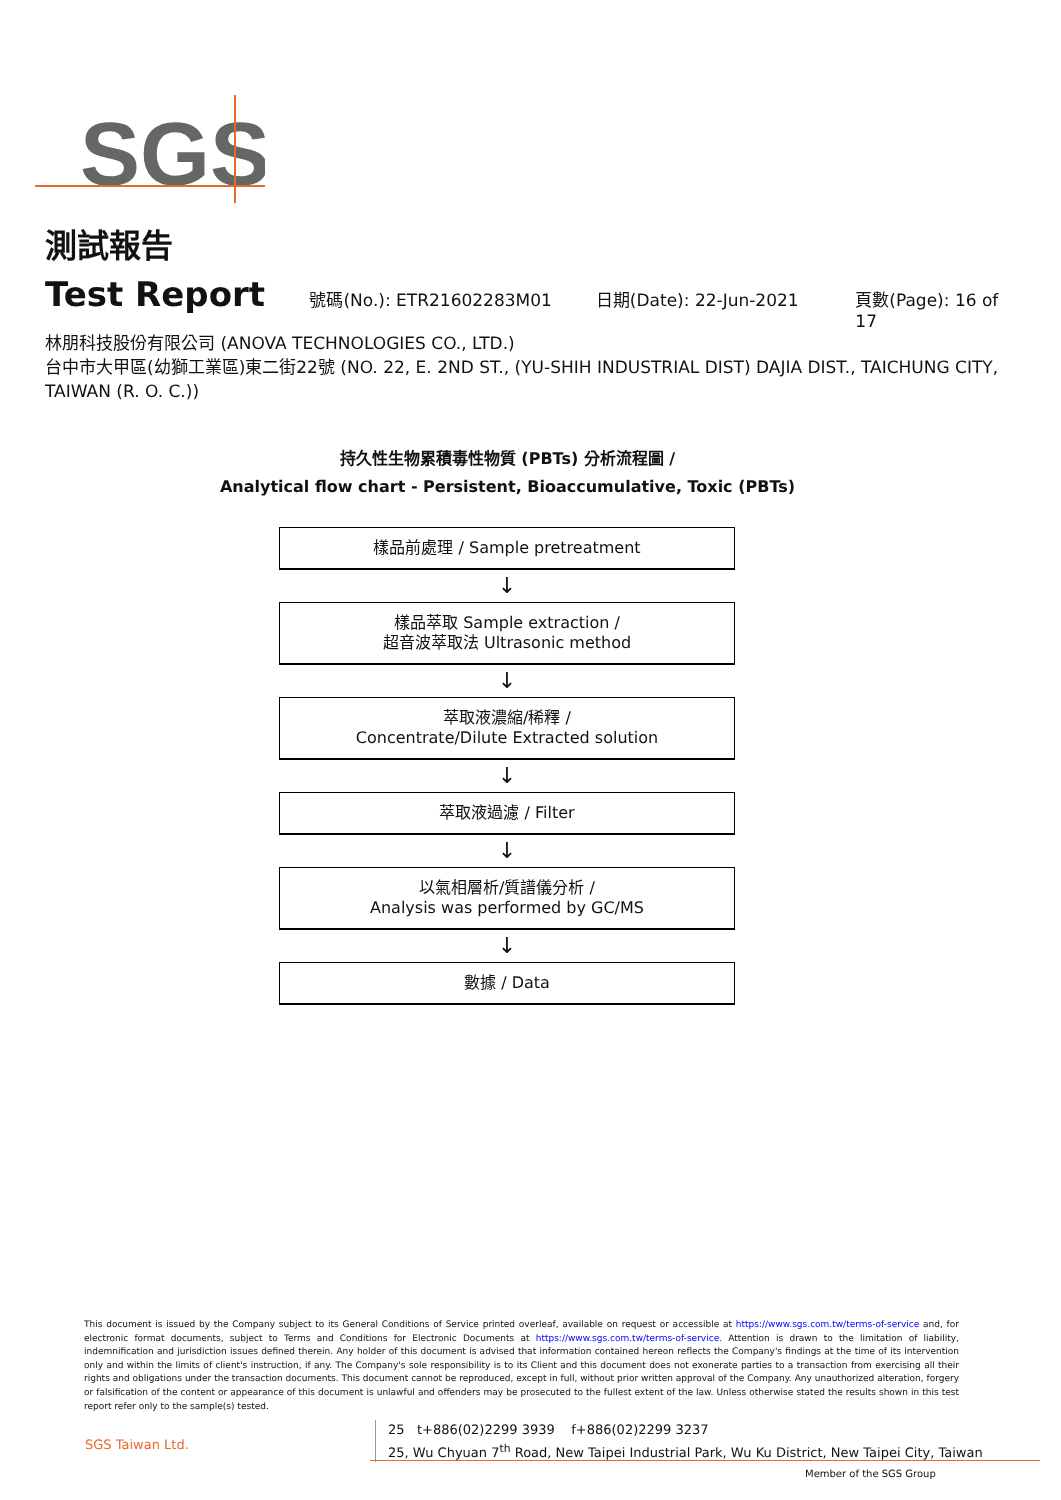SGS
測試報告
Test Report
號碼(No.): ETR21602283M01 日期(Date): 22-Jun-2021 頁數(Page): 16 of 17
林朋科技股份有限公司 (ANOVA TECHNOLOGIES CO., LTD.)
台中市大甲區(幼獅工業區)東二街22號 (NO. 22, E. 2ND ST., (YU-SHIH INDUSTRIAL DIST) DAJIA DIST., TAICHUNG CITY, TAIWAN (R. O. C.))
持久性生物累積毒性物質 (PBTs) 分析流程圖 /
Analytical flow chart - Persistent, Bioaccumulative, Toxic (PBTs)
樣品前處理 / Sample pretreatment
↓
樣品萃取 Sample extraction /
超音波萃取法 Ultrasonic method
↓
萃取液濃縮/稀釋 /
Concentrate/Dilute Extracted solution
↓
萃取液過濾 / Filter
↓
以氣相層析/質譜儀分析 /
Analysis was performed by GC/MS
↓
數據 / Data
This document is issued by the Company subject to its General Conditions of Service printed overleaf, available on request or accessible at https://www.sgs.com.tw/terms-of-service and, for electronic format documents, subject to Terms and Conditions for Electronic Documents at https://www.sgs.com.tw/terms-of-service. Attention is drawn to the limitation of liability, indemnification and jurisdiction issues defined therein. Any holder of this document is advised that information contained hereon reflects the Company's findings at the time of its intervention only and within the limits of client's instruction, if any. The Company's sole responsibility is to its Client and this document does not exonerate parties to a transaction from exercising all their rights and obligations under the transaction documents. This document cannot be reproduced, except in full, without prior written approval of the Company. Any unauthorized alteration, forgery or falsification of the content or appearance of this document is unlawful and offenders may be prosecuted to the fullest extent of the law. Unless otherwise stated the results shown in this test report refer only to the sample(s) tested.
SGS Taiwan Ltd.
25 t+886(02)2299 3939 f+886(02)2299 3237
25, Wu Chyuan 7<sup>th</sup> Road, New Taipei Industrial Park, Wu Ku District, New Taipei City, Taiwan
Member of the SGS Group